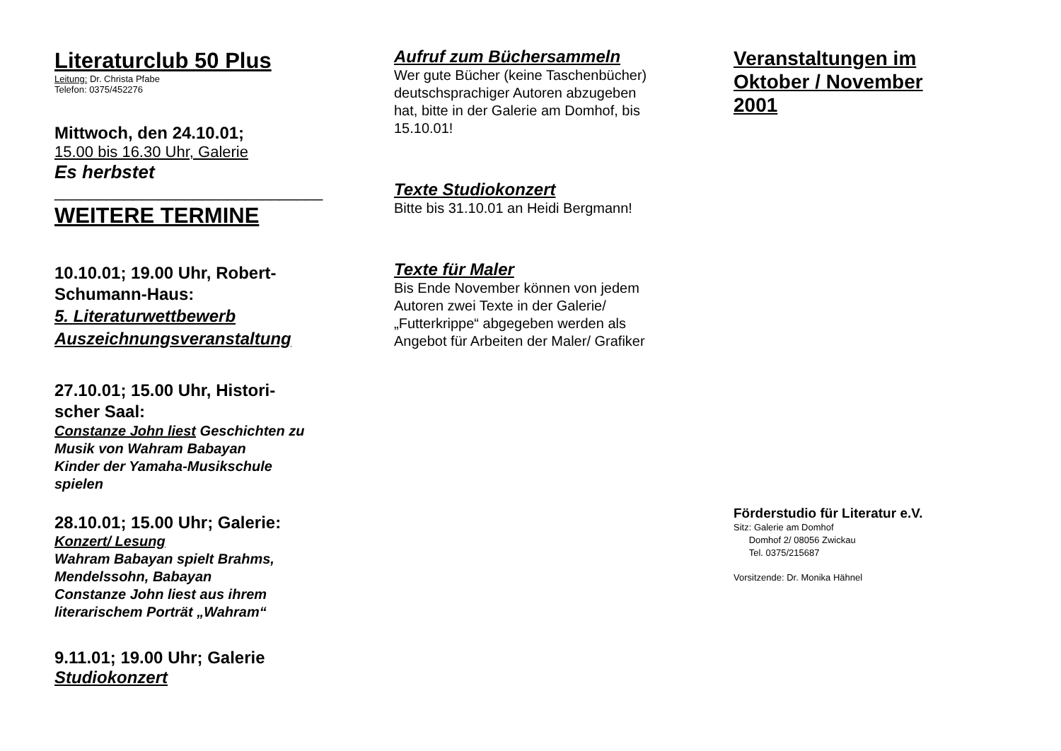Literaturclub 50 Plus
Leitung: Dr. Christa Pfabe
Telefon: 0375/452276
Mittwoch, den 24.10.01;
15.00 bis 16.30 Uhr, Galerie
Es herbstet
_______________________________
WEITERE TERMINE
10.10.01; 19.00 Uhr, Robert-
Schumann-Haus:
5. Literaturwettbewerb
Auszeichnungsveranstaltung
27.10.01; 15.00 Uhr, Histori-
scher Saal:
Constanze John liest Geschichten zu
Musik von Wahram Babayan
Kinder der Yamaha-Musikschule
spielen
28.10.01; 15.00 Uhr; Galerie:
Konzert/ Lesung
Wahram Babayan spielt Brahms,
Mendelssohn, Babayan
Constanze John liest aus ihrem
literarischem Porträt „Wahram“
9.11.01; 19.00 Uhr; Galerie
Studiokonzert
Aufruf zum Büchersammeln
Wer gute Bücher (keine Taschenbücher)
deutschsprachiger Autoren abzugeben
hat, bitte in der Galerie am Domhof, bis
15.10.01!
Texte Studiokonzert
Bitte bis 31.10.01 an Heidi Bergmann!
Texte für Maler
Bis Ende November können von jedem
Autoren zwei Texte in der Galerie/
„Futterkrippe“ abgegeben werden als
Angebot für Arbeiten der Maler/ Grafiker
Veranstaltungen im
Oktober / November
2001
Förderstudio für Literatur e.V.
Sitz: Galerie am Domhof
Domhof 2/ 08056 Zwickau
Tel. 0375/215687
Vorsitzende: Dr. Monika Hähnel